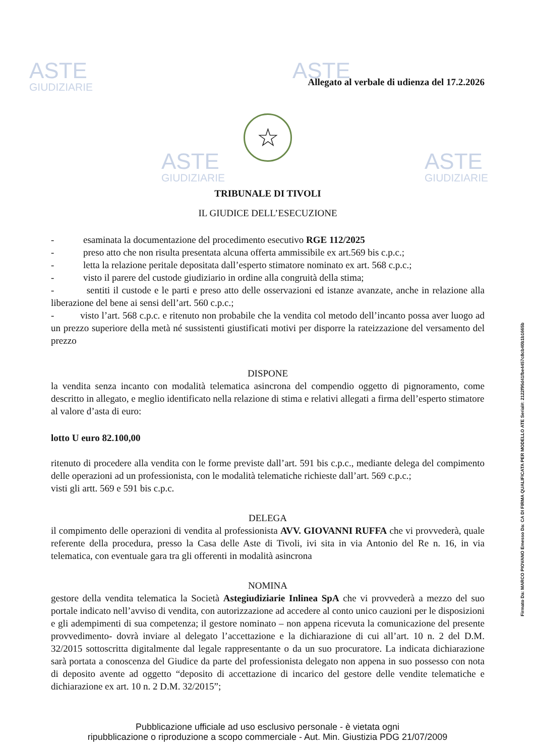ASTE
GIUDIZIARIE
ASTE
ASTE
GIUDIZIARIE
ASTE
GIUDIZIARIE
Allegato al verbale di udienza del 17.2.2026
☆
TRIBUNALE DI TIVOLI
IL GIUDICE DELL’ESECUZIONE
- esaminata la documentazione del procedimento esecutivo RGE 112/2025
- preso atto che non risulta presentata alcuna offerta ammissibile ex art.569 bis c.p.c.;
- letta la relazione peritale depositata dall’esperto stimatore nominato ex art. 568 c.p.c.;
- visto il parere del custode giudiziario in ordine alla congruità della stima;
- sentiti il custode e le parti e preso atto delle osservazioni ed istanze avanzate, anche in relazione alla liberazione del bene ai sensi dell’art. 560 c.p.c.;
- visto l’art. 568 c.p.c. e ritenuto non probabile che la vendita col metodo dell’incanto possa aver luogo ad un prezzo superiore della metà né sussistenti giustificati motivi per disporre la rateizzazione del versamento del prezzo
DISPONE
la vendita senza incanto con modalità telematica asincrona del compendio oggetto di pignoramento, come descritto in allegato, e meglio identificato nella relazione di stima e relativi allegati a firma dell’esperto stimatore
al valore d’asta di euro:
lotto U euro 82.100,00
ritenuto di procedere alla vendita con le forme previste dall’art. 591 bis c.p.c., mediante delega del compimento delle operazioni ad un professionista, con le modalità telematiche richieste dall’art. 569 c.p.c.;
visti gli artt. 569 e 591 bis c.p.c.
DELEGA
il compimento delle operazioni di vendita al professionista AVV. GIOVANNI RUFFA che vi provvederà, quale referente della procedura, presso la Casa delle Aste di Tivoli, ivi sita in via Antonio del Re n. 16, in via telematica, con eventuale gara tra gli offerenti in modalità asincrona
NOMINA
gestore della vendita telematica la Società Astegiudiziarie Inlinea SpA che vi provvederà a mezzo del suo portale indicato nell’avviso di vendita, con autorizzazione ad accedere al conto unico cauzioni per le disposizioni e gli adempimenti di sua competenza; il gestore nominato – non appena ricevuta la comunicazione del presente provvedimento- dovrà inviare al delegato l’accettazione e la dichiarazione di cui all’art. 10 n. 2 del D.M. 32/2015 sottoscritta digitalmente dal legale rappresentante o da un suo procuratore. La indicata dichiarazione sarà portata a conoscenza del Giudice da parte del professionista delegato non appena in suo possesso con nota di deposito avente ad oggetto “deposito di accettazione di incarico del gestore delle vendite telematiche e dichiarazione ex art. 10 n. 2 D.M. 32/2015”;
Firmato Da: MARCO PIOVANO Emesso Da: CA DI FIRMA QUALIFICATA PER MODELLO ATE Serial#: 2122f95d41fbe4457c8cb40b1b1665b
Pubblicazione ufficiale ad uso esclusivo personale - è vietata ogni
ripubblicazione o riproduzione a scopo commerciale - Aut. Min. Giustizia PDG 21/07/2009